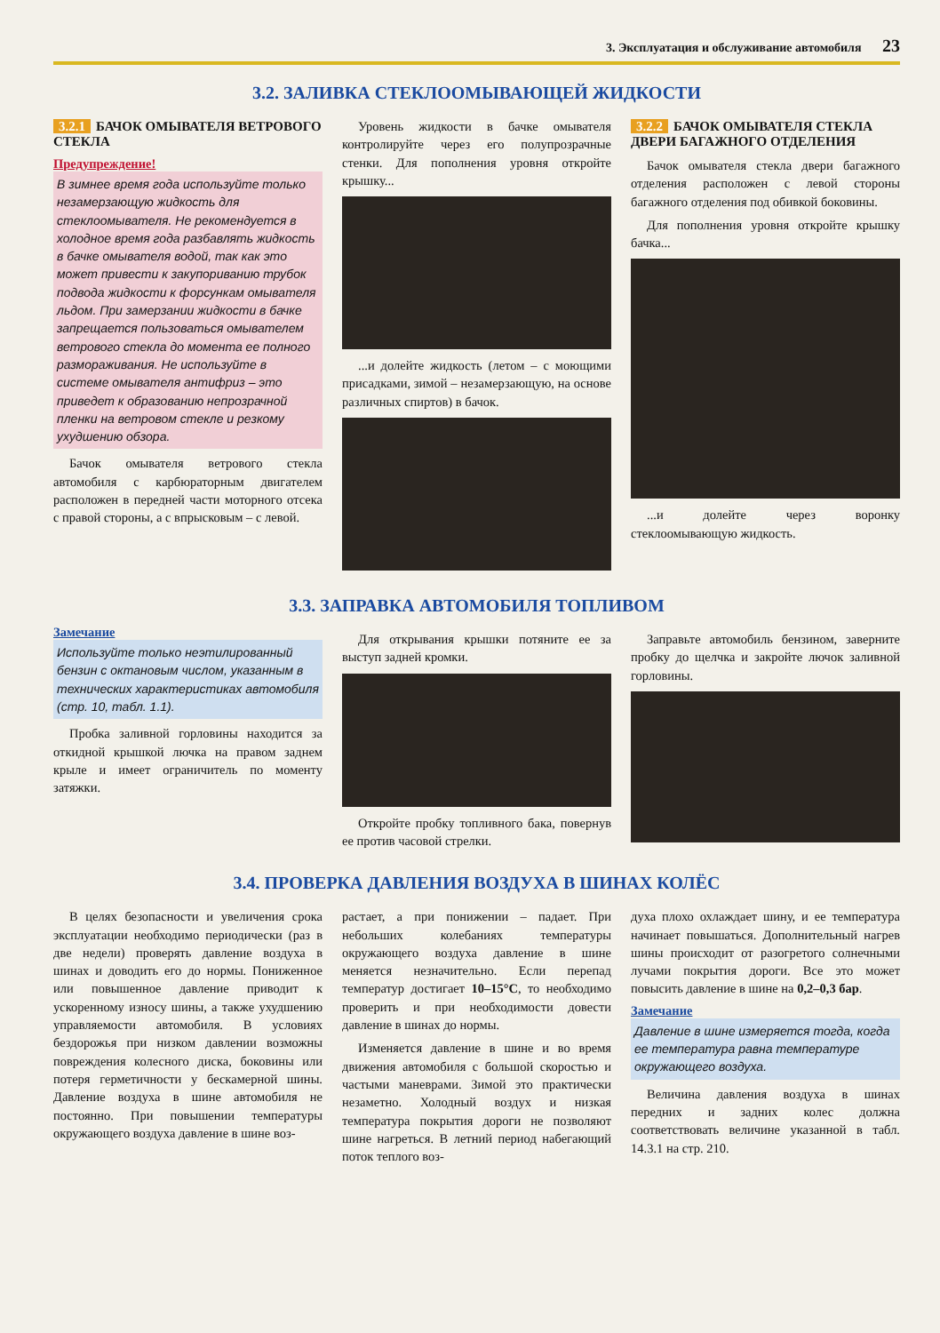3. Эксплуатация и обслуживание автомобиля 23
3.2. ЗАЛИВКА СТЕКЛООМЫВАЮЩЕЙ ЖИДКОСТИ
3.2.1 БАЧОК ОМЫВАТЕЛЯ ВЕТРОВОГО СТЕКЛА
Предупреждение!
В зимнее время года используйте только незамерзающую жидкость для стеклоомывателя. Не рекомендуется в холодное время года разбавлять жидкость в бачке омывателя водой, так как это может привести к закупориванию трубок подвода жидкости к форсункам омывателя льдом. При замерзании жидкости в бачке запрещается пользоваться омывателем ветрового стекла до момента ее полного размораживания. Не используйте в системе омывателя антифриз – это приведет к образованию непрозрачной пленки на ветровом стекле и резкому ухудшению обзора.
Бачок омывателя ветрового стекла автомобиля с карбюраторным двигателем расположен в передней части моторного отсека с правой стороны, а с впрысковым – с левой.
Уровень жидкости в бачке омывателя контролируйте через его полупрозрачные стенки. Для пополнения уровня откройте крышку...
...и долейте жидкость (летом – с моющими присадками, зимой – незамерзающую, на основе различных спиртов) в бачок.
3.2.2 БАЧОК ОМЫВАТЕЛЯ СТЕКЛА ДВЕРИ БАГАЖНОГО ОТДЕЛЕНИЯ
Бачок омывателя стекла двери багажного отделения расположен с левой стороны багажного отделения под обивкой боковины.
Для пополнения уровня откройте крышку бачка...
...и долейте через воронку стеклоомывающую жидкость.
3.3. ЗАПРАВКА АВТОМОБИЛЯ ТОПЛИВОМ
Замечание
Используйте только неэтилированный бензин с октановым числом, указанным в технических характеристиках автомобиля (стр. 10, табл. 1.1).
Пробка заливной горловины находится за откидной крышкой лючка на правом заднем крыле и имеет ограничитель по моменту затяжки.
Для открывания крышки потяните ее за выступ задней кромки.
Откройте пробку топливного бака, повернув ее против часовой стрелки.
Заправьте автомобиль бензином, заверните пробку до щелчка и закройте лючок заливной горловины.
3.4. ПРОВЕРКА ДАВЛЕНИЯ ВОЗДУХА В ШИНАХ КОЛЁС
В целях безопасности и увеличения срока эксплуатации необходимо периодически (раз в две недели) проверять давление воздуха в шинах и доводить его до нормы. Пониженное или повышенное давление приводит к ускоренному износу шины, а также ухудшению управляемости автомобиля. В условиях бездорожья при низком давлении возможны повреждения колесного диска, боковины или потеря герметичности у бескамерной шины. Давление воздуха в шине автомобиля не постоянно. При повышении температуры окружающего воздуха давление в шине воз-
растает, а при понижении – падает. При небольших колебаниях температуры окружающего воздуха давление в шине меняется незначительно. Если перепад температур достигает 10–15°С, то необходимо проверить и при необходимости довести давление в шинах до нормы.
Изменяется давление в шине и во время движения автомобиля с большой скоростью и частыми маневрами. Зимой это практически незаметно. Холодный воздух и низкая температура покрытия дороги не позволяют шине нагреться. В летний период набегающий поток теплого воз-
духа плохо охлаждает шину, и ее температура начинает повышаться. Дополнительный нагрев шины происходит от разогретого солнечными лучами покрытия дороги. Все это может повысить давление в шине на 0,2–0,3 бар.
Замечание
Давление в шине измеряется тогда, когда ее температура равна температуре окружающего воздуха.
Величина давления воздуха в шинах передних и задних колес должна соответствовать величине указанной в табл. 14.3.1 на стр. 210.